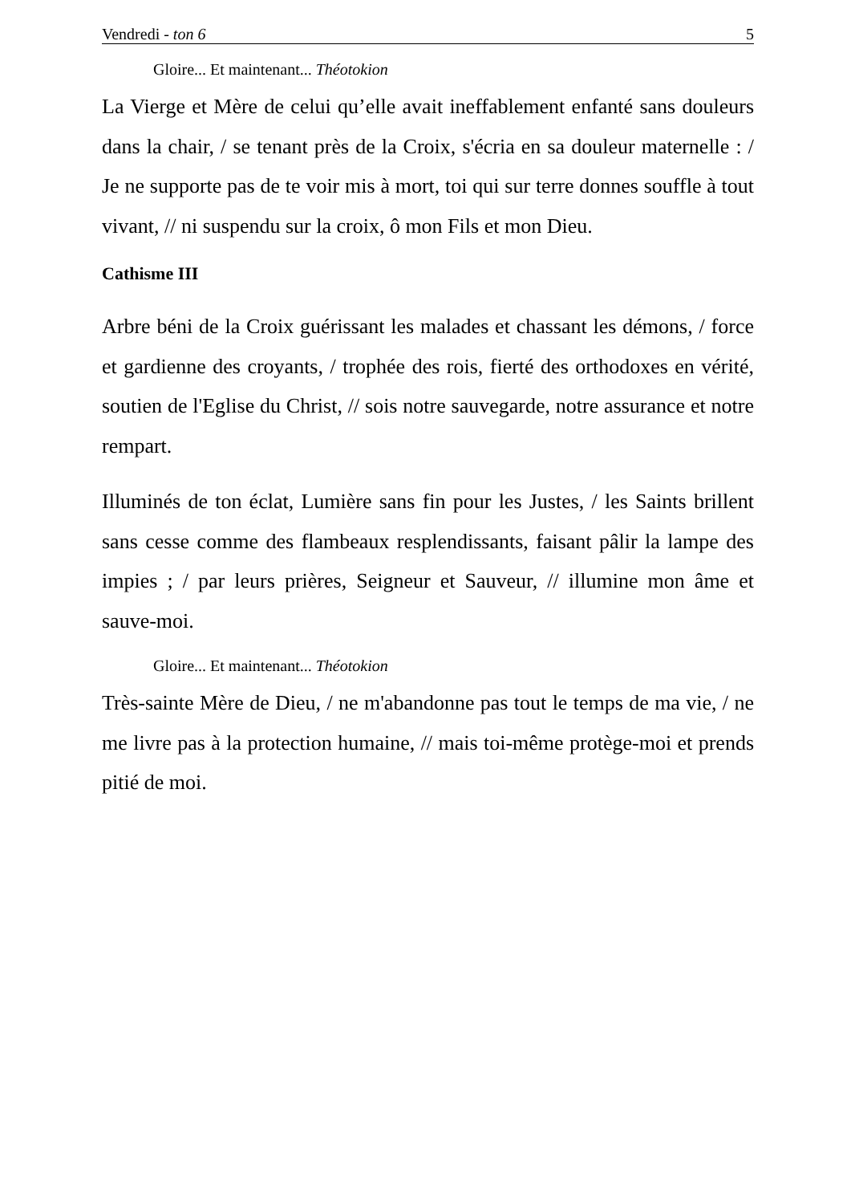Vendredi - ton 6 5
Gloire... Et maintenant... Théotokion
La Vierge et Mère de celui qu’elle avait ineffablement enfanté sans douleurs dans la chair, / se tenant près de la Croix, s'écria en sa douleur maternelle : / Je ne supporte pas de te voir mis à mort, toi qui sur terre donnes souffle à tout vivant, // ni suspendu sur la croix, ô mon Fils et mon Dieu.
Cathisme III
Arbre béni de la Croix guérissant les malades et chassant les démons, / force et gardienne des croyants, / trophée des rois, fierté des orthodoxes en vérité, soutien de l'Eglise du Christ, // sois notre sauvegarde, notre assurance et notre rempart.
Illuminés de ton éclat, Lumière sans fin pour les Justes, / les Saints brillent sans cesse comme des flambeaux resplendissants, faisant pâlir la lampe des impies ; / par leurs prières, Seigneur et Sauveur, // illumine mon âme et sauve-moi.
Gloire... Et maintenant... Théotokion
Très-sainte Mère de Dieu, / ne m'abandonne pas tout le temps de ma vie, / ne me livre pas à la protection humaine, // mais toi-même protège-moi et prends pitié de moi.